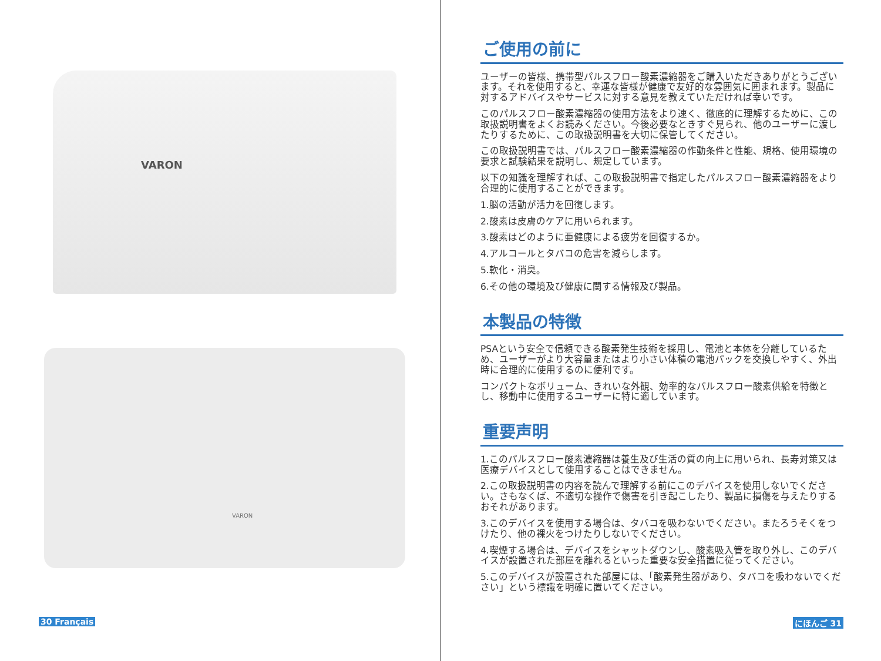VARON
VARON
30 Français
ご使用の前に
ユーザーの皆様、携帯型パルスフロー酸素濃縮器をご購入いただきありがとうございます。それを使用すると、幸運な皆様が健康で友好的な雰囲気に囲まれます。製品に対するアドバイスやサービスに対する意見を教えていただければ幸いです。
このパルスフロー酸素濃縮器の使用方法をより速く、徹底的に理解するために、この取扱説明書をよくお読みください。今後必要なときすぐ見られ、他のユーザーに渡したりするために、この取扱説明書を大切に保管してください。
この取扱説明書では、パルスフロー酸素濃縮器の作動条件と性能、規格、使用環境の要求と試験結果を説明し、規定しています。
以下の知識を理解すれば、この取扱説明書で指定したパルスフロー酸素濃縮器をより合理的に使用することができます。
1.脳の活動が活力を回復します。
2.酸素は皮膚のケアに用いられます。
3.酸素はどのように亜健康による疲労を回復するか。
4.アルコールとタバコの危害を減らします。
5.軟化・消臭。
6.その他の環境及び健康に関する情報及び製品。
本製品の特徴
PSAという安全で信頼できる酸素発生技術を採用し、電池と本体を分離しているため、ユーザーがより大容量またはより小さい体積の電池パックを交換しやすく、外出時に合理的に使用するのに便利です。
コンパクトなボリューム、きれいな外観、効率的なパルスフロー酸素供給を特徴とし、移動中に使用するユーザーに特に適しています。
重要声明
1.このパルスフロー酸素濃縮器は養生及び生活の質の向上に用いられ、長寿対策又は医療デバイスとして使用することはできません。
2.この取扱説明書の内容を読んで理解する前にこのデバイスを使用しないでください。さもなくば、不適切な操作で傷害を引き起こしたり、製品に損傷を与えたりするおそれがあります。
3.このデバイスを使用する場合は、タバコを吸わないでください。またろうそくをつけたり、他の裸火をつけたりしないでください。
4.喫煙する場合は、デバイスをシャットダウンし、酸素吸入管を取り外し、このデバイスが設置された部屋を離れるといった重要な安全措置に従ってください。
5.このデバイスが設置された部屋には、「酸素発生器があり、タバコを吸わないでください」という標識を明確に置いてください。
にほんご 31